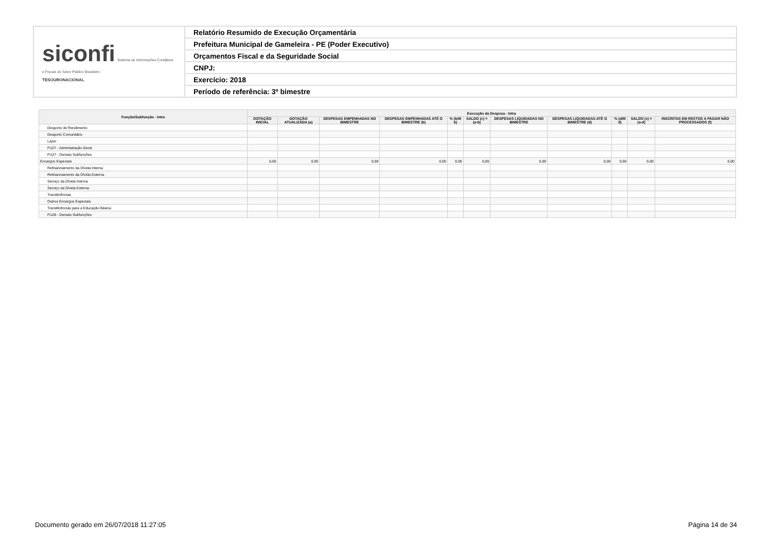| siconfi Sistema de Informações Contábeis e Fiscais do Setor Público Brasileiro TESOURONACIONAL | Relatório Resumido de Execução Orçamentária |
| | Prefeitura Municipal de Gameleira - PE (Poder Executivo) |
| | Orçamentos Fiscal e da Seguridade Social |
| | CNPJ: |
| | Exercício: 2018 |
| | Período de referência: 3º bimestre |
| Função/Subfunção - Intra | Execução da Despesa - Intra | | | | | | | | | | |
| --- | --- | --- | --- | --- | --- | --- | --- | --- | --- | --- | --- |
| | DOTAÇÃO INICIAL | DOTAÇÃO ATUALIZADA (a) | DESPESAS EMPENHADAS NO BIMESTRE | DESPESAS EMPENHADAS ATÉ O BIMESTRE (b) | % (b/III b) | SALDO (c) = (a-b) | DESPESAS LIQUIDADAS NO BIMESTRE | DESPESAS LIQUIDADAS ATÉ O BIMESTRE (d) | % (d/III d) | SALDO (e) = (a-d) | INSCRITAS EM RESTOS A PAGAR NÃO PROCESSADOS (f) |
| Desporto de Rendimento | | | | | | | | | | | |
| Desporto Comunitário | | | | | | | | | | | |
| Lazer | | | | | | | | | | | |
| FU27 - Administração Geral | | | | | | | | | | | |
| FU27 - Demais Subfunções | | | | | | | | | | | |
| Encargos Especiais | 0,00 | 0,00 | 0,00 | 0,00 | 0,00 | 0,00 | 0,00 | 0,00 | 0,00 | 0,00 | 0,00 |
| Refinanciamento da Dívida Interna | | | | | | | | | | | |
| Refinanciamento da Dívida Externa | | | | | | | | | | | |
| Serviço da Dívida Interna | | | | | | | | | | | |
| Serviço da Dívida Externa | | | | | | | | | | | |
| Transferências | | | | | | | | | | | |
| Outros Encargos Especiais | | | | | | | | | | | |
| Transferências para a Educação Básica | | | | | | | | | | | |
| FU28 - Demais Subfunções | | | | | | | | | | | |
Documento gerado em 26/07/2018 11:27:05 Página 14 de 34